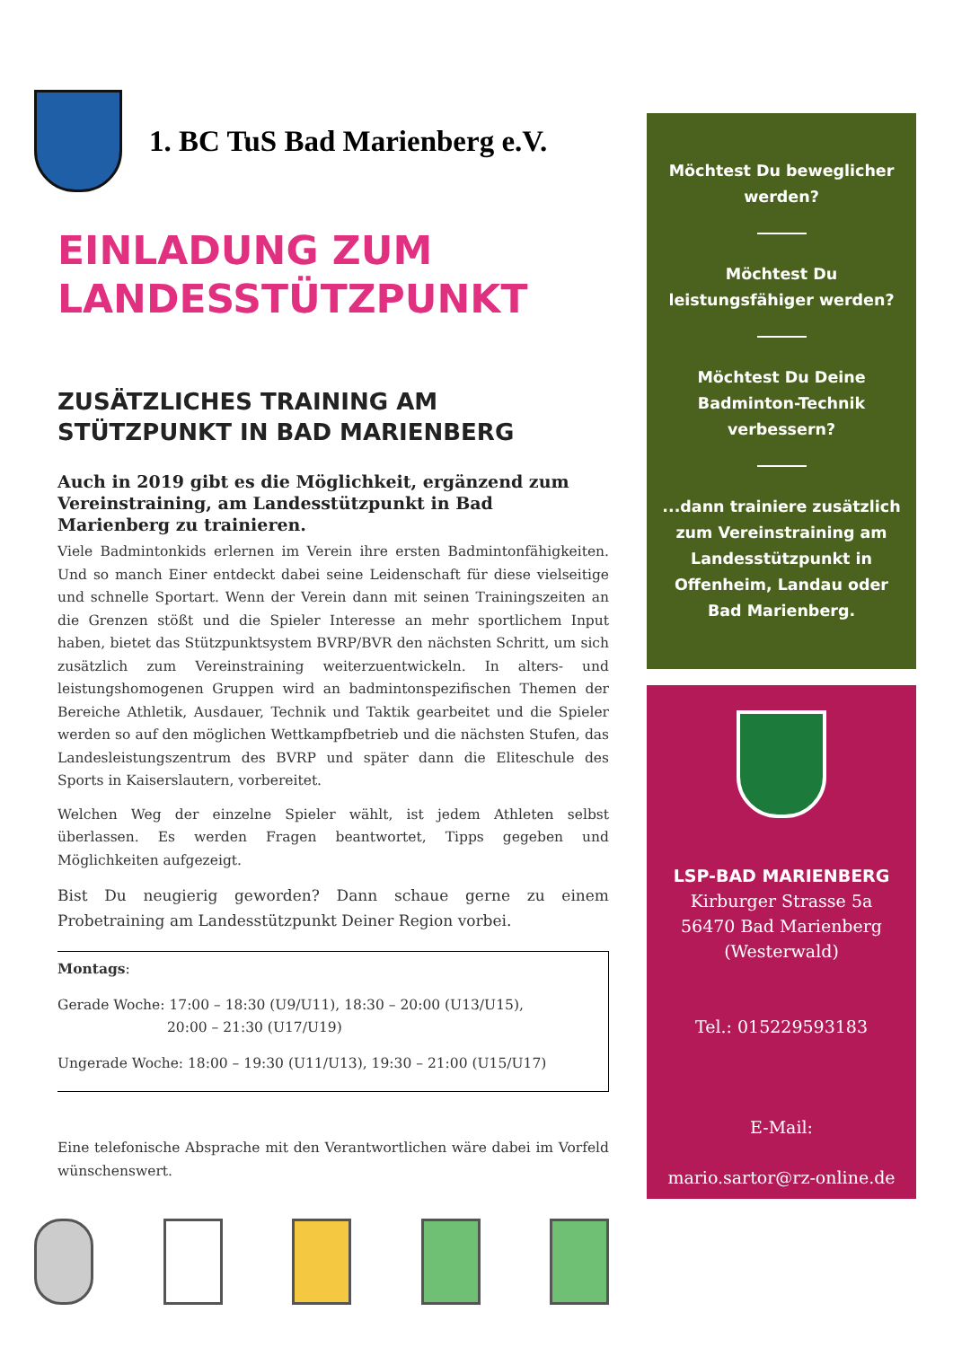1. BC TuS Bad Marienberg e.V.
EINLADUNG ZUM
LANDESSTÜTZPUNKT
ZUSÄTZLICHES TRAINING AM
STÜTZPUNKT IN BAD MARIENBERG
Auch in 2019 gibt es die Möglichkeit, ergänzend zum Vereinstraining, am Landesstützpunkt in Bad Marienberg zu trainieren.
Viele Badmintonkids erlernen im Verein ihre ersten Badmintonfähigkeiten. Und so manch Einer entdeckt dabei seine Leidenschaft für diese vielseitige und schnelle Sportart. Wenn der Verein dann mit seinen Trainingszeiten an die Grenzen stößt und die Spieler Interesse an mehr sportlichem Input haben, bietet das Stützpunktsystem BVRP/BVR den nächsten Schritt, um sich zusätzlich zum Vereinstraining weiterzuentwickeln. In alters- und leistungshomogenen Gruppen wird an badmintonspezifischen Themen der Bereiche Athletik, Ausdauer, Technik und Taktik gearbeitet und die Spieler werden so auf den möglichen Wettkampfbetrieb und die nächsten Stufen, das Landesleistungszentrum des BVRP und später dann die Eliteschule des Sports in Kaiserslautern, vorbereitet.
Welchen Weg der einzelne Spieler wählt, ist jedem Athleten selbst überlassen. Es werden Fragen beantwortet, Tipps gegeben und Möglichkeiten aufgezeigt.
Bist Du neugierig geworden? Dann schaue gerne zu einem Probetraining am Landesstützpunkt Deiner Region vorbei.
Montags:
Gerade Woche: 17:00 – 18:30 (U9/U11), 18:30 – 20:00 (U13/U15),
20:00 – 21:30 (U17/U19)
Ungerade Woche: 18:00 – 19:30 (U11/U13), 19:30 – 21:00 (U15/U17)
Eine telefonische Absprache mit den Verantwortlichen wäre dabei im Vorfeld wünschenswert.
Möchtest Du beweglicher werden?
Möchtest Du leistungsfähiger werden?
Möchtest Du Deine Badminton-Technik verbessern?
...dann trainiere zusätzlich zum Vereinstraining am Landesstützpunkt in Offenheim, Landau oder Bad Marienberg.
LSP-BAD MARIENBERG
Kirburger Strasse 5a
56470 Bad Marienberg
(Westerwald)
Tel.: 015229593183
E-Mail:
mario.sartor@rz-online.de